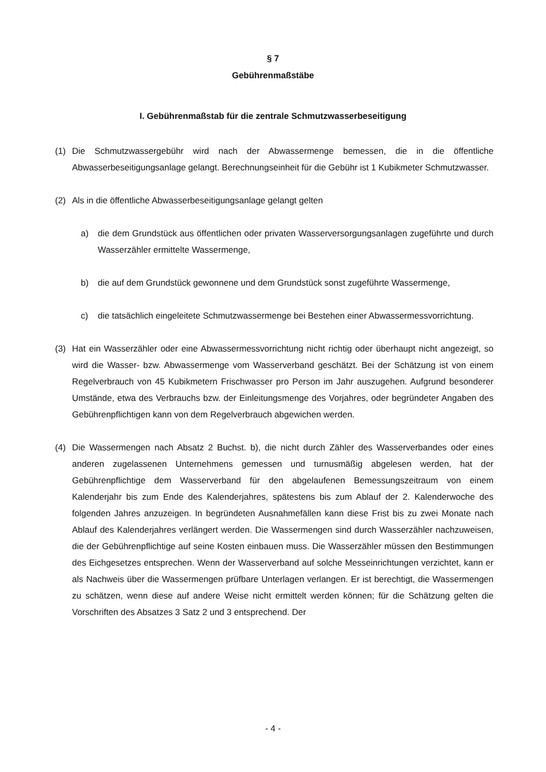§ 7
Gebührenmaßstäbe
I. Gebührenmaßstab für die zentrale Schmutzwasserbeseitigung
(1) Die Schmutzwassergebühr wird nach der Abwassermenge bemessen, die in die öffentliche Abwasserbeseitigungsanlage gelangt. Berechnungseinheit für die Gebühr ist 1 Kubikmeter Schmutzwasser.
(2) Als in die öffentliche Abwasserbeseitigungsanlage gelangt gelten
a) die dem Grundstück aus öffentlichen oder privaten Wasserversorgungsanlagen zugeführte und durch Wasserzähler ermittelte Wassermenge,
b) die auf dem Grundstück gewonnene und dem Grundstück sonst zugeführte Wassermenge,
c) die tatsächlich eingeleitete Schmutzwassermenge bei Bestehen einer Abwassermessvorrichtung.
(3) Hat ein Wasserzähler oder eine Abwassermessvorrichtung nicht richtig oder überhaupt nicht angezeigt, so wird die Wasser- bzw. Abwassermenge vom Wasserverband geschätzt. Bei der Schätzung ist von einem Regelverbrauch von 45 Kubikmetern Frischwasser pro Person im Jahr auszugehen. Aufgrund besonderer Umstände, etwa des Verbrauchs bzw. der Einleitungsmenge des Vorjahres, oder begründeter Angaben des Gebührenpflichtigen kann von dem Regelverbrauch abgewichen werden.
(4) Die Wassermengen nach Absatz 2 Buchst. b), die nicht durch Zähler des Wasserverbandes oder eines anderen zugelassenen Unternehmens gemessen und turnusmäßig abgelesen werden, hat der Gebührenpflichtige dem Wasserverband für den abgelaufenen Bemessungszeitraum von einem Kalenderjahr bis zum Ende des Kalenderjahres, spätestens bis zum Ablauf der 2. Kalenderwoche des folgenden Jahres anzuzeigen. In begründeten Ausnahmefällen kann diese Frist bis zu zwei Monate nach Ablauf des Kalenderjahres verlängert werden. Die Wassermengen sind durch Wasserzähler nachzuweisen, die der Gebührenpflichtige auf seine Kosten einbauen muss. Die Wasserzähler müssen den Bestimmungen des Eichgesetzes entsprechen. Wenn der Wasserverband auf solche Messeinrichtungen verzichtet, kann er als Nachweis über die Wassermengen prüfbare Unterlagen verlangen. Er ist berechtigt, die Wassermengen zu schätzen, wenn diese auf andere Weise nicht ermittelt werden können; für die Schätzung gelten die Vorschriften des Absatzes 3 Satz 2 und 3 entsprechend. Der
- 4 -